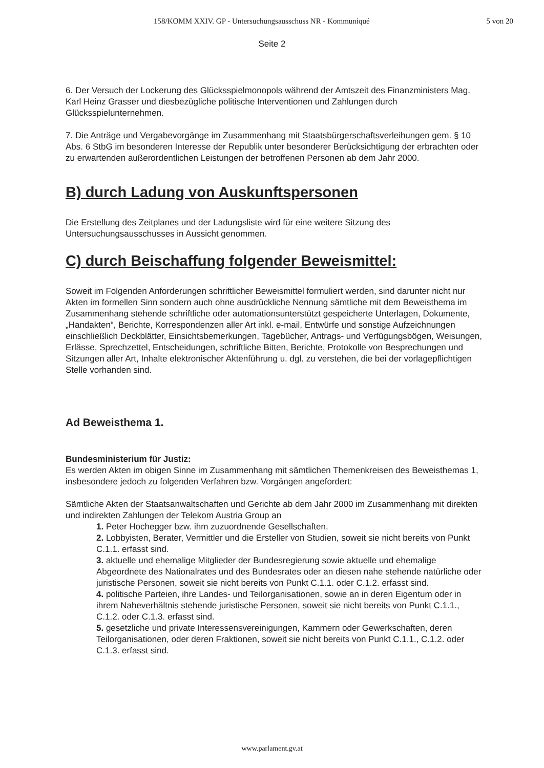158/KOMM XXIV. GP - Untersuchungsausschuss NR - Kommuniqué 5 von 20
Seite 2
6. Der Versuch der Lockerung des Glücksspielmonopols während der Amtszeit des Finanzministers Mag. Karl Heinz Grasser und diesbezügliche politische Interventionen und Zahlungen durch Glücksspielunternehmen.
7. Die Anträge und Vergabevorgänge im Zusammenhang mit Staatsbürgerschaftsverleihungen gem. § 10 Abs. 6 StbG im besonderen Interesse der Republik unter besonderer Berücksichtigung der erbrachten oder zu erwartenden außerordentlichen Leistungen der betroffenen Personen ab dem Jahr 2000.
B) durch Ladung von Auskunftspersonen
Die Erstellung des Zeitplanes und der Ladungsliste wird für eine weitere Sitzung des Untersuchungsausschusses in Aussicht genommen.
C) durch Beischaffung folgender Beweismittel:
Soweit im Folgenden Anforderungen schriftlicher Beweismittel formuliert werden, sind darunter nicht nur Akten im formellen Sinn sondern auch ohne ausdrückliche Nennung sämtliche mit dem Beweisthema im Zusammenhang stehende schriftliche oder automationsunterstützt gespeicherte Unterlagen, Dokumente, „Handakten“, Berichte, Korrespondenzen aller Art inkl. e-mail, Entwürfe und sonstige Aufzeichnungen einschließlich Deckblätter, Einsichtsbemerkungen, Tagebücher, Antrags- und Verfügungsbögen, Weisungen, Erlässe, Sprechzettel, Entscheidungen, schriftliche Bitten, Berichte, Protokolle von Besprechungen und Sitzungen aller Art, Inhalte elektronischer Aktenführung u. dgl. zu verstehen, die bei der vorlagepflichtigen Stelle vorhanden sind.
Ad Beweisthema 1.
Bundesministerium für Justiz:
Es werden Akten im obigen Sinne im Zusammenhang mit sämtlichen Themenkreisen des Beweisthemas 1, insbesondere jedoch zu folgenden Verfahren bzw. Vorgängen angefordert:
Sämtliche Akten der Staatsanwaltschaften und Gerichte ab dem Jahr 2000 im Zusammenhang mit direkten und indirekten Zahlungen der Telekom Austria Group an
1. Peter Hochegger bzw. ihm zuzuordnende Gesellschaften.
2. Lobbyisten, Berater, Vermittler und die Ersteller von Studien, soweit sie nicht bereits von Punkt C.1.1. erfasst sind.
3. aktuelle und ehemalige Mitglieder der Bundesregierung sowie aktuelle und ehemalige Abgeordnete des Nationalrates und des Bundesrates oder an diesen nahe stehende natürliche oder juristische Personen, soweit sie nicht bereits von Punkt C.1.1. oder C.1.2. erfasst sind.
4. politische Parteien, ihre Landes- und Teilorganisationen, sowie an in deren Eigentum oder in ihrem Naheverhältnis stehende juristische Personen, soweit sie nicht bereits von Punkt C.1.1., C.1.2. oder C.1.3. erfasst sind.
5. gesetzliche und private Interessensvereinigungen, Kammern oder Gewerkschaften, deren Teilorganisationen, oder deren Fraktionen, soweit sie nicht bereits von Punkt C.1.1., C.1.2. oder C.1.3. erfasst sind.
www.parlament.gv.at